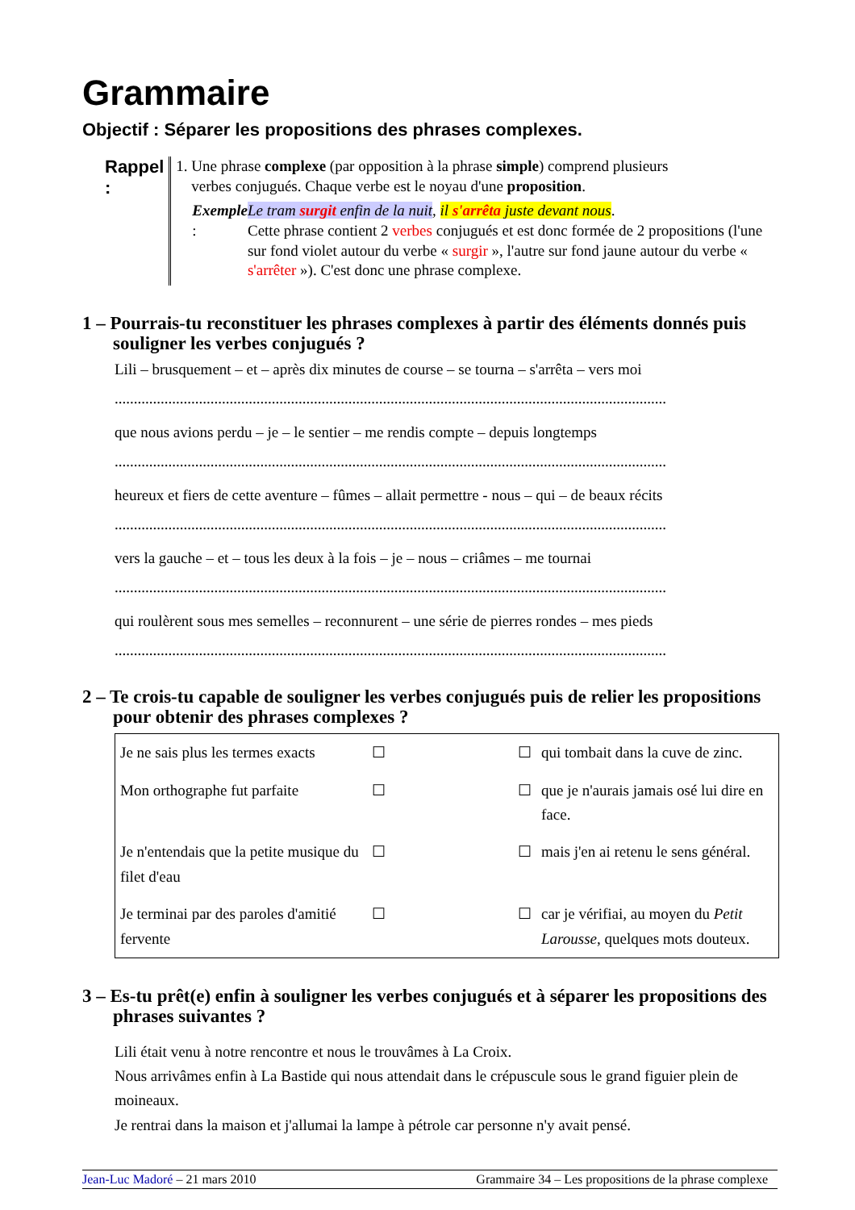Grammaire
Objectif : Séparer les propositions des phrases complexes.
Rappel :
1. Une phrase complexe (par opposition à la phrase simple) comprend plusieurs
verbes conjugués. Chaque verbe est le noyau d'une proposition.
Exemple :
Le tram surgit enfin de la nuit, il s'arrêta juste devant nous.
Cette phrase contient 2 verbes conjugués et est donc formée de 2 propositions (l'une sur fond violet autour du verbe « surgir », l'autre sur fond jaune autour du verbe « s'arrêter »). C'est donc une phrase complexe.
1 – Pourrais-tu reconstituer les phrases complexes à partir des éléments donnés puis souligner les verbes conjugués ?
Lili – brusquement – et – après dix minutes de course – se tourna – s'arrêta – vers moi
................................................................................................................................................
que nous avions perdu – je – le sentier – me rendis compte – depuis longtemps
................................................................................................................................................
heureux et fiers de cette aventure – fûmes – allait permettre - nous – qui – de beaux récits
................................................................................................................................................
vers la gauche – et – tous les deux à la fois – je – nous – criâmes – me tournai
................................................................................................................................................
qui roulèrent sous mes semelles – reconnurent – une série de pierres rondes – mes pieds
................................................................................................................................................
2 – Te crois-tu capable de souligner les verbes conjugués puis de relier les propositions pour obtenir des phrases complexes ?
| Je ne sais plus les termes exacts | ☐ | | ☐ | qui tombait dans la cuve de zinc. |
| Mon orthographe fut parfaite | ☐ | | ☐ | que je n'aurais jamais osé lui dire en face. |
| Je n'entendais que la petite musique du filet d'eau | ☐ | | ☐ | mais j'en ai retenu le sens général. |
| Je terminai par des paroles d'amitié fervente | ☐ | | ☐ | car je vérifiai, au moyen du Petit Larousse , quelques mots douteux. |
3 – Es-tu prêt(e) enfin à souligner les verbes conjugués et à séparer les propositions des phrases suivantes ?
Lili était venu à notre rencontre et nous le trouvâmes à La Croix.
Nous arrivâmes enfin à La Bastide qui nous attendait dans le crépuscule sous le grand figuier plein de moineaux.
Je rentrai dans la maison et j'allumai la lampe à pétrole car personne n'y avait pensé.
Jean-Luc Madoré – 21 mars 2010 Grammaire 34 – Les propositions de la phrase complexe